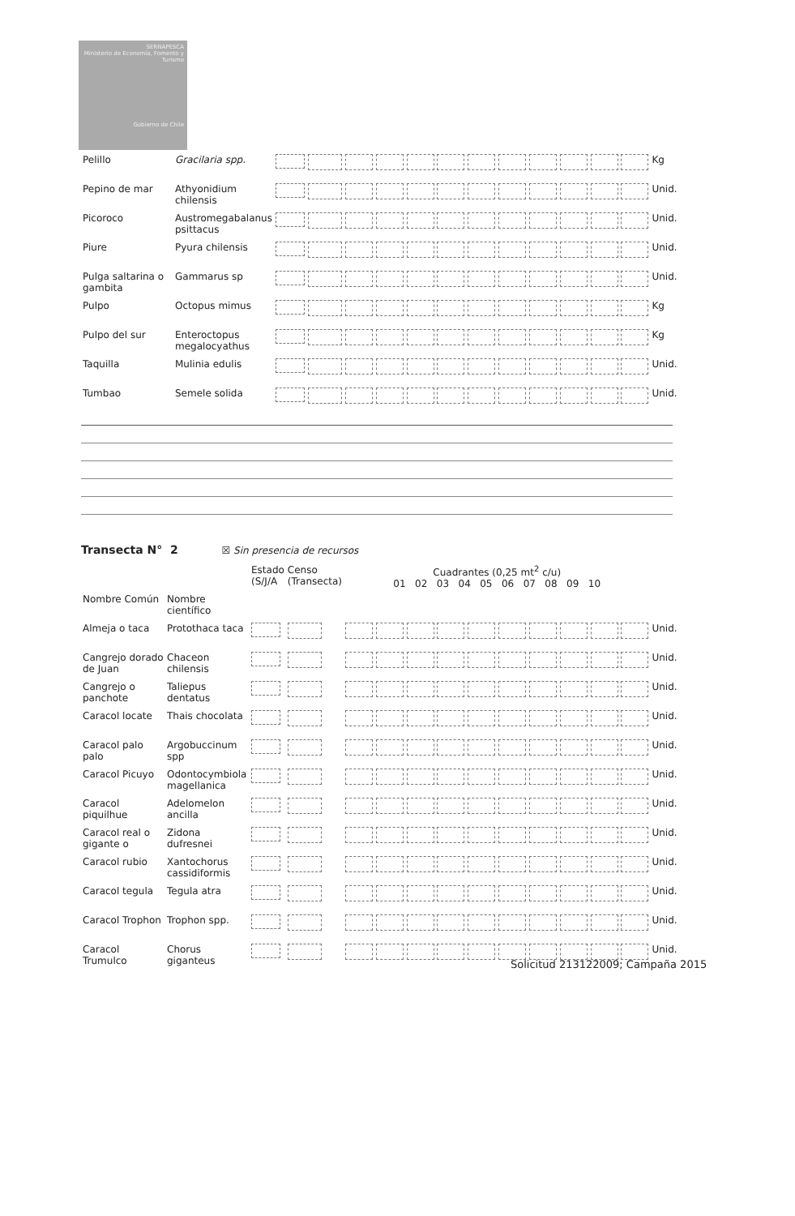SERNAPESCA
Ministerio de Economía, Fomento y Turismo
Gobierno de Chile
| Pelillo | Gracilaria spp. | | | | Kg |
| Pepino de mar | Athyonidium chilensis | | | | Unid. |
| Picoroco | Austromegabalanus psittacus | | | | Unid. |
| Piure | Pyura chilensis | | | | Unid. |
| Pulga saltarina o gambita | Gammarus sp | | | | Unid. |
| Pulpo | Octopus mimus | | | | Kg |
| Pulpo del sur | Enteroctopus megalocyathus | | | | Kg |
| Taquilla | Mulinia edulis | | | | Unid. |
| Tumbao | Semele solida | | | | Unid. |
Transecta N° 2 ☒ Sin presencia de recursos
| | | Estado (S/J/A | Censo (Transecta) | Cuadrantes (0,25 mt<sup>2</sup> c/u) 01 02 03 04 05 06 07 08 09 10 | |
| Nombre Común | Nombre científico | | | | |
| Almeja o taca | Protothaca taca | | | | Unid. |
| Cangrejo dorado de Juan | Chaceon chilensis | | | | Unid. |
| Cangrejo o panchote | Taliepus dentatus | | | | Unid. |
| Caracol locate | Thais chocolata | | | | Unid. |
| Caracol palo palo | Argobuccinum spp | | | | Unid. |
| Caracol Picuyo | Odontocymbiola magellanica | | | | Unid. |
| Caracol piquilhue | Adelomelon ancilla | | | | Unid. |
| Caracol real o gigante o | Zidona dufresnei | | | | Unid. |
| Caracol rubio | Xantochorus cassidiformis | | | | Unid. |
| Caracol tegula | Tegula atra | | | | Unid. |
| Caracol Trophon | Trophon spp. | | | | Unid. |
| Caracol Trumulco | Chorus giganteus | | | | Unid. |
Solicitud 213122009; Campaña 2015